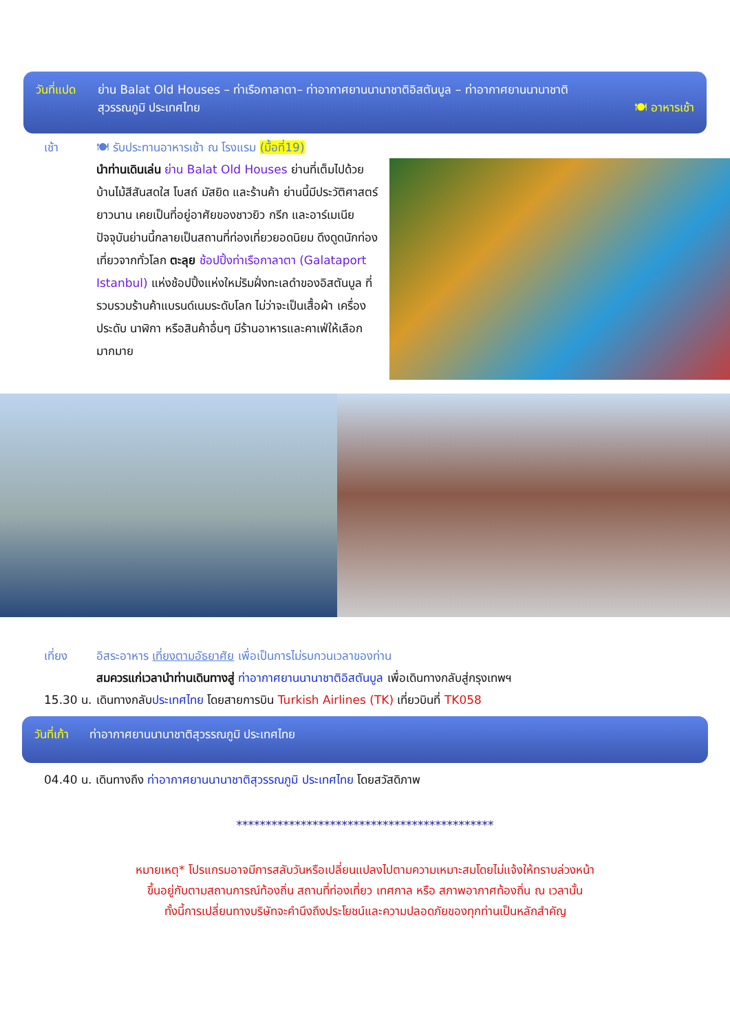วันที่แปด
ย่าน Balat Old Houses – ท่าเรือกาลาตา– ท่าอากาศยานนานาชาติอิสตันบูล – ท่าอากาศยานนานาชาติ
สุวรรณภูมิ ประเทศไทย 🍽 อาหารเช้า
เช้า 🍽 รับประทานอาหารเช้า ณ โรงแรม (มื้อที่19)
นำท่านเดินเล่น ย่าน Balat Old Houses ย่านที่เต็มไปด้วยบ้านไม้สีสันสดใส โบสถ์ มัสยิด และร้านค้า ย่านนี้มีประวัติศาสตร์ยาวนาน เคยเป็นที่อยู่อาศัยของชาวยิว กรีก และอาร์เมเนีย ปัจจุบันย่านนี้กลายเป็นสถานที่ท่องเที่ยวยอดนิยม ดึงดูดนักท่องเที่ยวจากทั่วโลก ตะลุย ช้อปปิ้งท่าเรือกาลาตา (Galataport Istanbul) แห่งช้อปปิ้งแห่งใหม่ริมฝั่งทะเลดำของอิสตันบูล ที่รวบรวมร้านค้าแบรนด์เนมระดับโลก ไม่ว่าจะเป็นเสื้อผ้า เครื่องประดับ นาฬิกา หรือสินค้าอื่นๆ มีร้านอาหารและคาเฟ่ให้เลือกมากมาย
เที่ยง อิสระอาหาร เที่ยงตามอัธยาศัย เพื่อเป็นการไม่รบกวนเวลาของท่าน
สมควรแก่เวลานำท่านเดินทางสู่ ท่าอากาศยานนานาชาติอิสตันบูล เพื่อเดินทางกลับสู่กรุงเทพฯ
15.30 น.
เดินทางกลับประเทศไทย โดยสายการบิน Turkish Airlines (TK) เที่ยวบินที่ TK058
วันที่เก้า
ท่าอากาศยานนานาชาติสุวรรณภูมิ ประเทศไทย
04.40 น. เดินทางถึง ท่าอากาศยานนานาชาติสุวรรณภูมิ ประเทศไทย โดยสวัสดิภาพ
********************************************
หมายเหตุ* โปรแกรมอาจมีการสลับวันหรือเปลี่ยนแปลงไปตามความเหมาะสมโดยไม่แจ้งให้ทราบล่วงหน้า
ขึ้นอยู่กับตามสถานการณ์ท้องถิ่น สถานที่ท่องเที่ยว เทศกาล หรือ สภาพอากาศท้องถิ่น ณ เวลานั้น
ทั้งนี้การเปลี่ยนทางบริษัทจะคำนึงถึงประโยชน์และความปลอดภัยของทุกท่านเป็นหลักสำคัญ